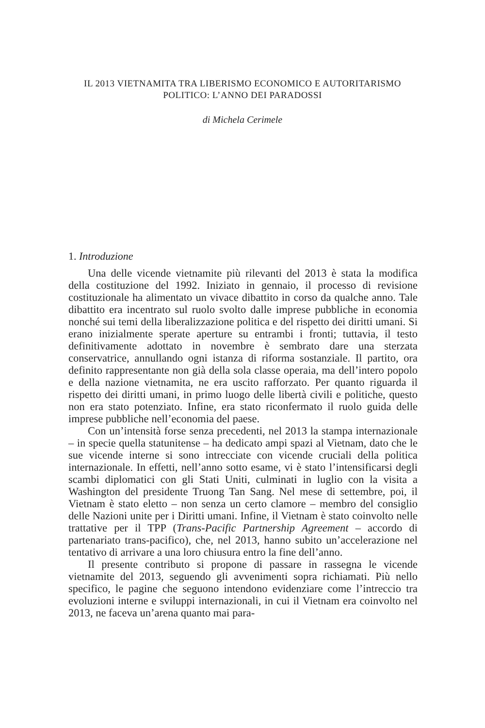IL 2013 VIETNAMITA TRA LIBERISMO ECONOMICO E AUTORITARISMO
POLITICO: L’ANNO DEI PARADOSSI
di Michela Cerimele
1. Introduzione
Una delle vicende vietnamite più rilevanti del 2013 è stata la modifica della costituzione del 1992. Iniziato in gennaio, il processo di revisione costituzionale ha alimentato un vivace dibattito in corso da qualche anno. Tale dibattito era incentrato sul ruolo svolto dalle imprese pubbliche in economia nonché sui temi della liberalizzazione politica e del rispetto dei diritti umani. Si erano inizialmente sperate aperture su entrambi i fronti; tuttavia, il testo definitivamente adottato in novembre è sembrato dare una sterzata conservatrice, annullando ogni istanza di riforma sostanziale. Il partito, ora definito rappresentante non già della sola classe operaia, ma dell’intero popolo e della nazione vietnamita, ne era uscito rafforzato. Per quanto riguarda il rispetto dei diritti umani, in primo luogo delle libertà civili e politiche, questo non era stato potenziato. Infine, era stato riconfermato il ruolo guida delle imprese pubbliche nell’economia del paese.
Con un’intensità forse senza precedenti, nel 2013 la stampa internazionale – in specie quella statunitense – ha dedicato ampi spazi al Vietnam, dato che le sue vicende interne si sono intrecciate con vicende cruciali della politica internazionale. In effetti, nell’anno sotto esame, vi è stato l’intensificarsi degli scambi diplomatici con gli Stati Uniti, culminati in luglio con la visita a Washington del presidente Truong Tan Sang. Nel mese di settembre, poi, il Vietnam è stato eletto – non senza un certo clamore – membro del consiglio delle Nazioni unite per i Diritti umani. Infine, il Vietnam è stato coinvolto nelle trattative per il TPP (Trans-Pacific Partnership Agreement – accordo di partenariato trans-pacifico), che, nel 2013, hanno subito un’accelerazione nel tentativo di arrivare a una loro chiusura entro la fine dell’anno.
Il presente contributo si propone di passare in rassegna le vicende vietnamite del 2013, seguendo gli avvenimenti sopra richiamati. Più nello specifico, le pagine che seguono intendono evidenziare come l’intreccio tra evoluzioni interne e sviluppi internazionali, in cui il Vietnam era coinvolto nel 2013, ne faceva un’arena quanto mai para-